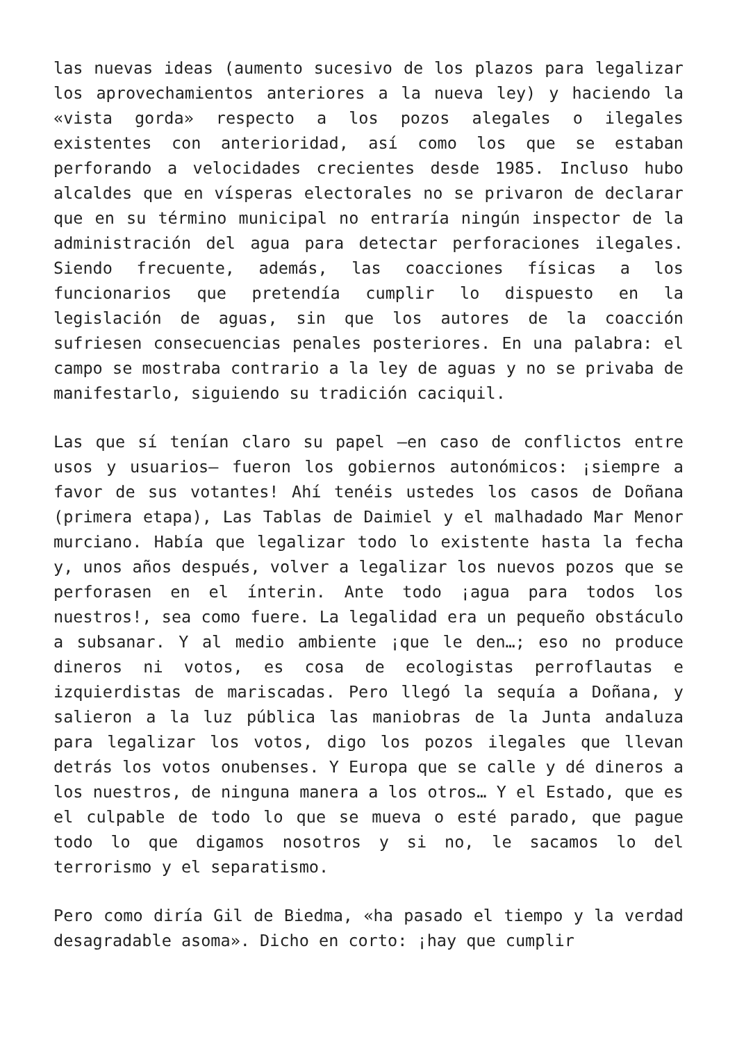las nuevas ideas (aumento sucesivo de los plazos para legalizar los aprovechamientos anteriores a la nueva ley) y haciendo la «vista gorda» respecto a los pozos alegales o ilegales existentes con anterioridad, así como los que se estaban perforando a velocidades crecientes desde 1985. Incluso hubo alcaldes que en vísperas electorales no se privaron de declarar que en su término municipal no entraría ningún inspector de la administración del agua para detectar perforaciones ilegales. Siendo frecuente, además, las coacciones físicas a los funcionarios que pretendía cumplir lo dispuesto en la legislación de aguas, sin que los autores de la coacción sufriesen consecuencias penales posteriores. En una palabra: el campo se mostraba contrario a la ley de aguas y no se privaba de manifestarlo, siguiendo su tradición caciquil.
Las que sí tenían claro su papel —en caso de conflictos entre usos y usuarios— fueron los gobiernos autonómicos: ¡siempre a favor de sus votantes! Ahí tenéis ustedes los casos de Doñana (primera etapa), Las Tablas de Daimiel y el malhadado Mar Menor murciano. Había que legalizar todo lo existente hasta la fecha y, unos años después, volver a legalizar los nuevos pozos que se perforasen en el ínterin. Ante todo ¡agua para todos los nuestros!, sea como fuere. La legalidad era un pequeño obstáculo a subsanar. Y al medio ambiente ¡que le den…; eso no produce dineros ni votos, es cosa de ecologistas perroflautas e izquierdistas de mariscadas. Pero llegó la sequía a Doñana, y salieron a la luz pública las maniobras de la Junta andaluza para legalizar los votos, digo los pozos ilegales que llevan detrás los votos onubenses. Y Europa que se calle y dé dineros a los nuestros, de ninguna manera a los otros… Y el Estado, que es el culpable de todo lo que se mueva o esté parado, que pague todo lo que digamos nosotros y si no, le sacamos lo del terrorismo y el separatismo.
Pero como diría Gil de Biedma, «ha pasado el tiempo y la verdad desagradable asoma». Dicho en corto: ¡hay que cumplir